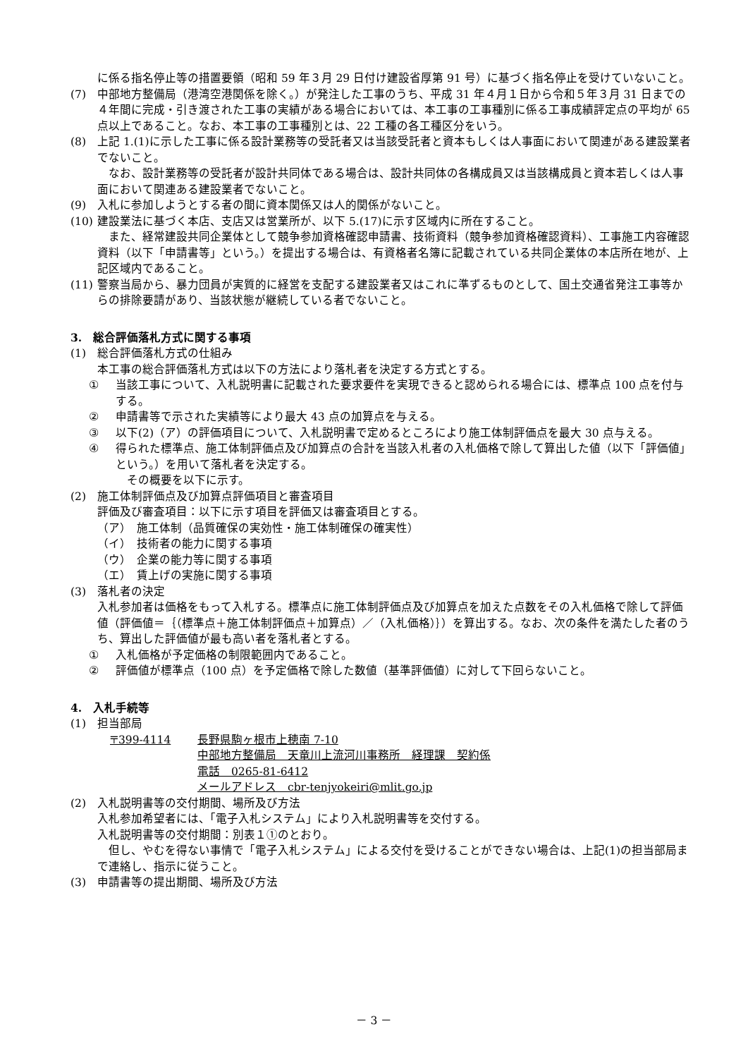に係る指名停止等の措置要領（昭和 59 年３月 29 日付け建設省厚第 91 号）に基づく指名停止を受けていないこと。
(7) 中部地方整備局（港湾空港関係を除く。）が発注した工事のうち、平成 31 年４月１日から令和５年３月 31 日までの４年間に完成・引き渡された工事の実績がある場合においては、本工事の工事種別に係る工事成績評定点の平均が 65 点以上であること。なお、本工事の工事種別とは、22 工種の各工種区分をいう。
(8) 上記 1.(1)に示した工事に係る設計業務等の受託者又は当該受託者と資本もしくは人事面において関連がある建設業者でないこと。
　なお、設計業務等の受託者が設計共同体である場合は、設計共同体の各構成員又は当該構成員と資本若しくは人事面において関連ある建設業者でないこと。
(9) 入札に参加しようとする者の間に資本関係又は人的関係がないこと。
(10) 建設業法に基づく本店、支店又は営業所が、以下 5.(17)に示す区域内に所在すること。
　また、経常建設共同企業体として競争参加資格確認申請書、技術資料（競争参加資格確認資料）、工事施工内容確認資料（以下「申請書等」という。）を提出する場合は、有資格者名簿に記載されている共同企業体の本店所在地が、上記区域内であること。
(11) 警察当局から、暴力団員が実質的に経営を支配する建設業者又はこれに準ずるものとして、国土交通省発注工事等からの排除要請があり、当該状態が継続している者でないこと。
3.　総合評価落札方式に関する事項
(1) 総合評価落札方式の仕組み
本工事の総合評価落札方式は以下の方法により落札者を決定する方式とする。
① 当該工事について、入札説明書に記載された要求要件を実現できると認められる場合には、標準点 100 点を付与する。
② 申請書等で示された実績等により最大 43 点の加算点を与える。
③ 以下(2)（ア）の評価項目について、入札説明書で定めるところにより施工体制評価点を最大 30 点与える。
④ 得られた標準点、施工体制評価点及び加算点の合計を当該入札者の入札価格で除して算出した値（以下「評価値」という。）を用いて落札者を決定する。
　その概要を以下に示す。
(2) 施工体制評価点及び加算点評価項目と審査項目
評価及び審査項目：以下に示す項目を評価又は審査項目とする。
（ア）　施工体制（品質確保の実効性・施工体制確保の確実性）
（イ）　技術者の能力に関する事項
（ウ）　企業の能力等に関する事項
（エ）　賃上げの実施に関する事項
(3) 落札者の決定
入札参加者は価格をもって入札する。標準点に施工体制評価点及び加算点を加えた点数をその入札価格で除して評価値（評価値＝｛（標準点＋施工体制評価点＋加算点）／（入札価格）｝）を算出する。なお、次の条件を満たした者のうち、算出した評価値が最も高い者を落札者とする。
① 入札価格が予定価格の制限範囲内であること。
② 評価値が標準点（100 点）を予定価格で除した数値（基準評価値）に対して下回らないこと。
4.　入札手続等
(1) 担当部局
〒399-4114 長野県駒ヶ根市上穂南 7-10
中部地方整備局　天竜川上流河川事務所　経理課　契約係
電話　0265-81-6412
メールアドレス　cbr-tenjyokeiri@mlit.go.jp
(2) 入札説明書等の交付期間、場所及び方法
入札参加希望者には、「電子入札システム」により入札説明書等を交付する。
入札説明書等の交付期間：別表１①のとおり。
　但し、やむを得ない事情で「電子入札システム」による交付を受けることができない場合は、上記(1)の担当部局まで連絡し、指示に従うこと。
(3) 申請書等の提出期間、場所及び方法
－ 3 －